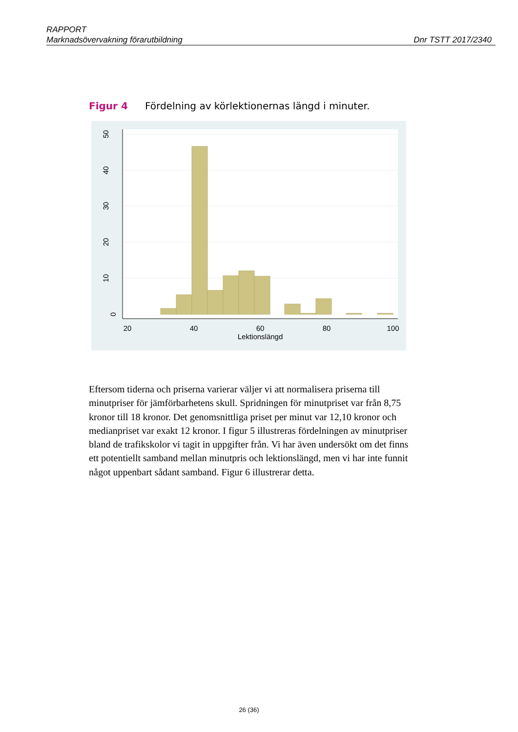RAPPORT
Marknadsövervakning förarutbildning Dnr TSTT 2017/2340
Figur 4 Fördelning av körlektionernas längd i minuter.
20
40
60
80
100
Lektionslängd
0
10
20
30
40
50
Eftersom tiderna och priserna varierar väljer vi att normalisera priserna till minutpriser för jämförbarhetens skull. Spridningen för minutpriset var från 8,75 kronor till 18 kronor. Det genomsnittliga priset per minut var 12,10 kronor och medianpriset var exakt 12 kronor. I figur 5 illustreras fördelningen av minutpriser bland de trafikskolor vi tagit in uppgifter från. Vi har även undersökt om det finns ett potentiellt samband mellan minutpris och lektionslängd, men vi har inte funnit något uppenbart sådant samband. Figur 6 illustrerar detta.
26 (36)